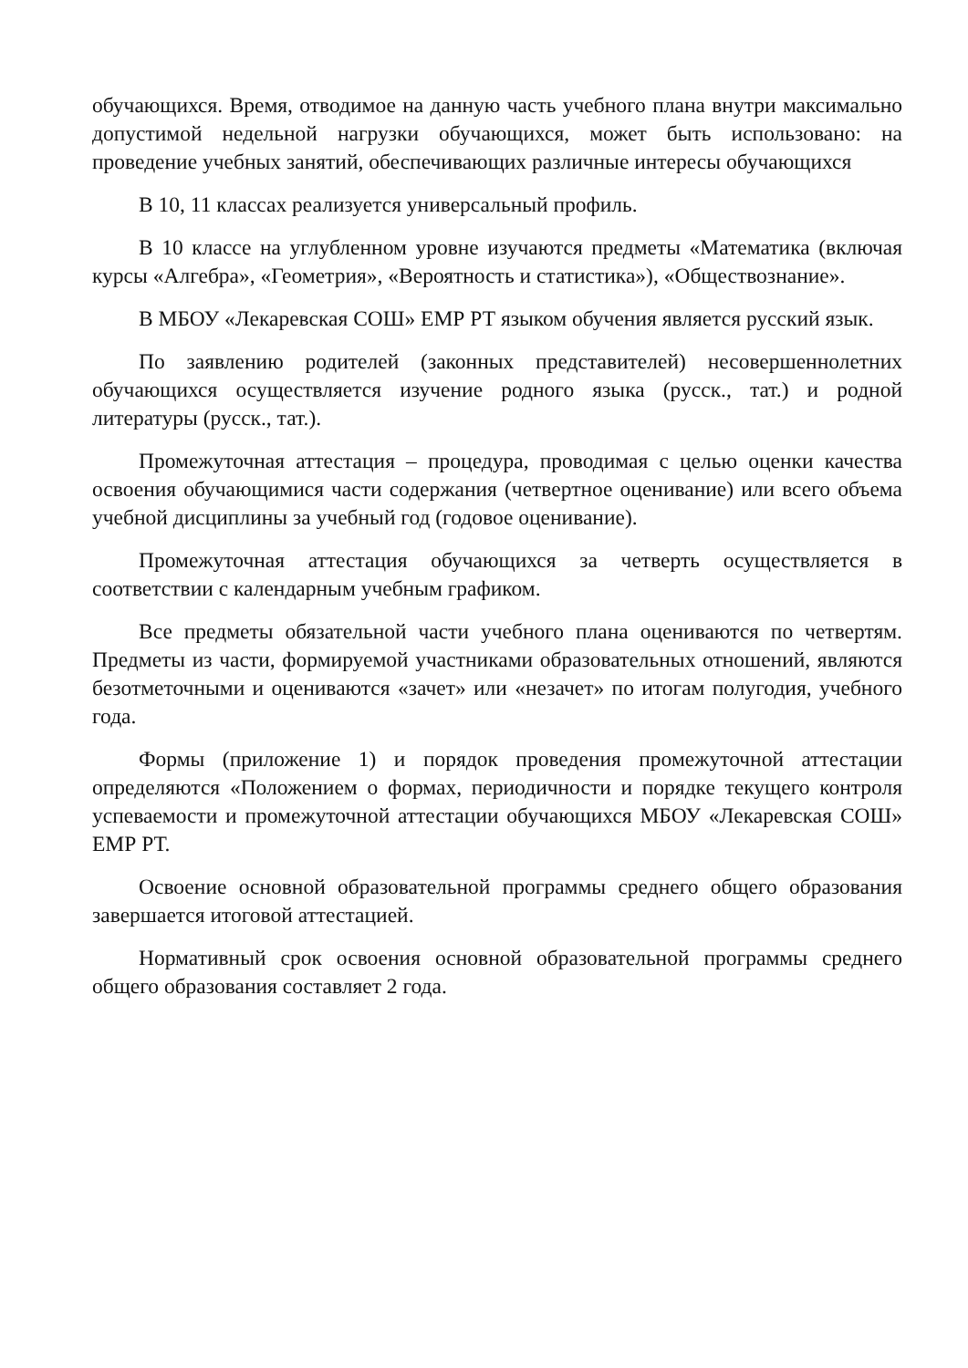обучающихся. Время, отводимое на данную часть учебного плана внутри максимально допустимой недельной нагрузки обучающихся, может быть использовано: на проведение учебных занятий, обеспечивающих различные интересы обучающихся
В 10, 11 классах реализуется универсальный профиль.
В 10 классе на углубленном уровне изучаются предметы «Математика (включая курсы «Алгебра», «Геометрия», «Вероятность и статистика»), «Обществознание».
В МБОУ «Лекаревская СОШ» ЕМР РТ языком обучения является русский язык.
По заявлению родителей (законных представителей) несовершеннолетних обучающихся осуществляется изучение родного языка (русск., тат.) и родной литературы (русск., тат.).
Промежуточная аттестация – процедура, проводимая с целью оценки качества освоения обучающимися части содержания (четвертное оценивание) или всего объема учебной дисциплины за учебный год (годовое оценивание).
Промежуточная аттестация обучающихся за четверть осуществляется в соответствии с календарным учебным графиком.
Все предметы обязательной части учебного плана оцениваются по четвертям. Предметы из части, формируемой участниками образовательных отношений, являются безотметочными и оцениваются «зачет» или «незачет» по итогам полугодия, учебного года.
Формы (приложение 1) и порядок проведения промежуточной аттестации определяются «Положением о формах, периодичности и порядке текущего контроля успеваемости и промежуточной аттестации обучающихся МБОУ «Лекаревская СОШ» ЕМР РТ.
Освоение основной образовательной программы среднего общего образования завершается итоговой аттестацией.
Нормативный срок освоения основной образовательной программы среднего общего образования составляет 2 года.